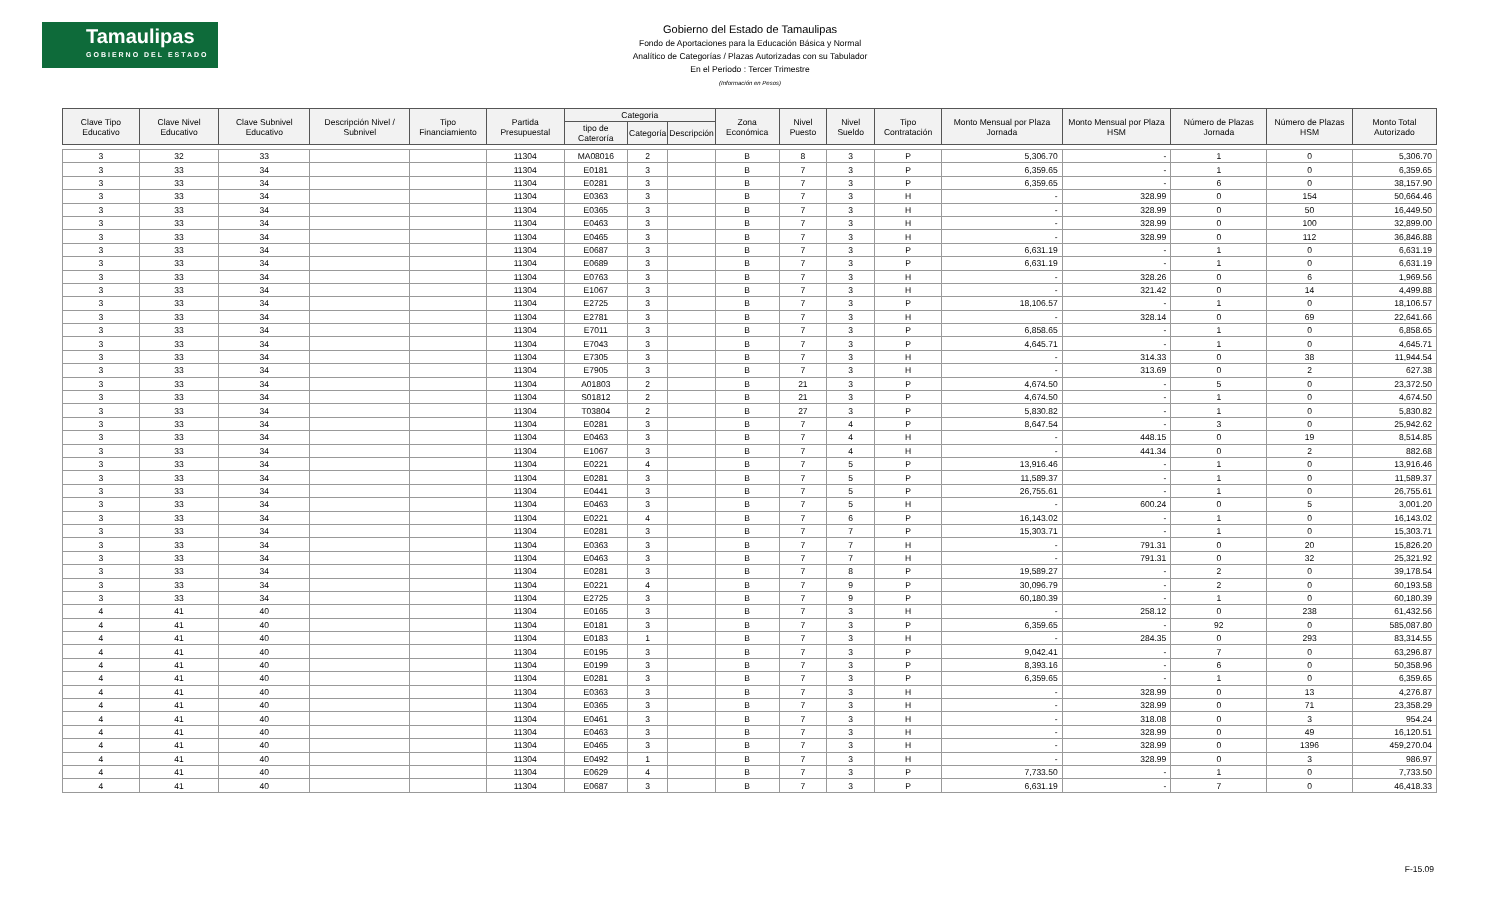Tamaulipas
GOBIERNO DEL ESTADO
Gobierno del Estado de Tamaulipas
Fondo de Aportaciones para la Educación Básica y Normal
Analítico de Categorías / Plazas Autorizadas con su Tabulador
En el Periodo : Tercer Trimestre
(Información en Pesos)
| Clave Tipo Educativo | Clave Nivel Educativo | Clave Subnivel Educativo | Descripción Nivel / Subnivel | Tipo Financiamiento | Partida Presupuestal | Categoria | | | Zona Económica | Nivel Puesto | Nivel Sueldo | Tipo Contratación | Monto Mensual por Plaza Jornada | Monto Mensual por Plaza HSM | Número de Plazas Jornada | Número de Plazas HSM | Monto Total Autorizado |
| --- | --- | --- | --- | --- | --- | --- | --- | --- | --- | --- | --- | --- | --- | --- | --- | --- | --- |
| | | | | | | tipo de Caterоría | Categoría | Descripción | | | | | | | | | |
| 3 | 32 | 33 | | | 11304 | MA08016 | 2 | | B | 8 | 3 | P | 5,306.70 | - | 1 | 0 | 5,306.70 |
| 3 | 33 | 34 | | | 11304 | E0181 | 3 | | B | 7 | 3 | P | 6,359.65 | - | 1 | 0 | 6,359.65 |
| 3 | 33 | 34 | | | 11304 | E0281 | 3 | | B | 7 | 3 | P | 6,359.65 | - | 6 | 0 | 38,157.90 |
| 3 | 33 | 34 | | | 11304 | E0363 | 3 | | B | 7 | 3 | H | - | 328.99 | 0 | 154 | 50,664.46 |
| 3 | 33 | 34 | | | 11304 | E0365 | 3 | | B | 7 | 3 | H | - | 328.99 | 0 | 50 | 16,449.50 |
| 3 | 33 | 34 | | | 11304 | E0463 | 3 | | B | 7 | 3 | H | - | 328.99 | 0 | 100 | 32,899.00 |
| 3 | 33 | 34 | | | 11304 | E0465 | 3 | | B | 7 | 3 | H | - | 328.99 | 0 | 112 | 36,846.88 |
| 3 | 33 | 34 | | | 11304 | E0687 | 3 | | B | 7 | 3 | P | 6,631.19 | - | 1 | 0 | 6,631.19 |
| 3 | 33 | 34 | | | 11304 | E0689 | 3 | | B | 7 | 3 | P | 6,631.19 | - | 1 | 0 | 6,631.19 |
| 3 | 33 | 34 | | | 11304 | E0763 | 3 | | B | 7 | 3 | H | - | 328.26 | 0 | 6 | 1,969.56 |
| 3 | 33 | 34 | | | 11304 | E1067 | 3 | | B | 7 | 3 | H | - | 321.42 | 0 | 14 | 4,499.88 |
| 3 | 33 | 34 | | | 11304 | E2725 | 3 | | B | 7 | 3 | P | 18,106.57 | - | 1 | 0 | 18,106.57 |
| 3 | 33 | 34 | | | 11304 | E2781 | 3 | | B | 7 | 3 | H | - | 328.14 | 0 | 69 | 22,641.66 |
| 3 | 33 | 34 | | | 11304 | E7011 | 3 | | B | 7 | 3 | P | 6,858.65 | - | 1 | 0 | 6,858.65 |
| 3 | 33 | 34 | | | 11304 | E7043 | 3 | | B | 7 | 3 | P | 4,645.71 | - | 1 | 0 | 4,645.71 |
| 3 | 33 | 34 | | | 11304 | E7305 | 3 | | B | 7 | 3 | H | - | 314.33 | 0 | 38 | 11,944.54 |
| 3 | 33 | 34 | | | 11304 | E7905 | 3 | | B | 7 | 3 | H | - | 313.69 | 0 | 2 | 627.38 |
| 3 | 33 | 34 | | | 11304 | A01803 | 2 | | B | 21 | 3 | P | 4,674.50 | - | 5 | 0 | 23,372.50 |
| 3 | 33 | 34 | | | 11304 | S01812 | 2 | | B | 21 | 3 | P | 4,674.50 | - | 1 | 0 | 4,674.50 |
| 3 | 33 | 34 | | | 11304 | T03804 | 2 | | B | 27 | 3 | P | 5,830.82 | - | 1 | 0 | 5,830.82 |
| 3 | 33 | 34 | | | 11304 | E0281 | 3 | | B | 7 | 4 | P | 8,647.54 | - | 3 | 0 | 25,942.62 |
| 3 | 33 | 34 | | | 11304 | E0463 | 3 | | B | 7 | 4 | H | - | 448.15 | 0 | 19 | 8,514.85 |
| 3 | 33 | 34 | | | 11304 | E1067 | 3 | | B | 7 | 4 | H | - | 441.34 | 0 | 2 | 882.68 |
| 3 | 33 | 34 | | | 11304 | E0221 | 4 | | B | 7 | 5 | P | 13,916.46 | - | 1 | 0 | 13,916.46 |
| 3 | 33 | 34 | | | 11304 | E0281 | 3 | | B | 7 | 5 | P | 11,589.37 | - | 1 | 0 | 11,589.37 |
| 3 | 33 | 34 | | | 11304 | E0441 | 3 | | B | 7 | 5 | P | 26,755.61 | - | 1 | 0 | 26,755.61 |
| 3 | 33 | 34 | | | 11304 | E0463 | 3 | | B | 7 | 5 | H | - | 600.24 | 0 | 5 | 3,001.20 |
| 3 | 33 | 34 | | | 11304 | E0221 | 4 | | B | 7 | 6 | P | 16,143.02 | - | 1 | 0 | 16,143.02 |
| 3 | 33 | 34 | | | 11304 | E0281 | 3 | | B | 7 | 7 | P | 15,303.71 | - | 1 | 0 | 15,303.71 |
| 3 | 33 | 34 | | | 11304 | E0363 | 3 | | B | 7 | 7 | H | - | 791.31 | 0 | 20 | 15,826.20 |
| 3 | 33 | 34 | | | 11304 | E0463 | 3 | | B | 7 | 7 | H | - | 791.31 | 0 | 32 | 25,321.92 |
| 3 | 33 | 34 | | | 11304 | E0281 | 3 | | B | 7 | 8 | P | 19,589.27 | - | 2 | 0 | 39,178.54 |
| 3 | 33 | 34 | | | 11304 | E0221 | 4 | | B | 7 | 9 | P | 30,096.79 | - | 2 | 0 | 60,193.58 |
| 3 | 33 | 34 | | | 11304 | E2725 | 3 | | B | 7 | 9 | P | 60,180.39 | - | 1 | 0 | 60,180.39 |
| 4 | 41 | 40 | | | 11304 | E0165 | 3 | | B | 7 | 3 | H | - | 258.12 | 0 | 238 | 61,432.56 |
| 4 | 41 | 40 | | | 11304 | E0181 | 3 | | B | 7 | 3 | P | 6,359.65 | - | 92 | 0 | 585,087.80 |
| 4 | 41 | 40 | | | 11304 | E0183 | 1 | | B | 7 | 3 | H | - | 284.35 | 0 | 293 | 83,314.55 |
| 4 | 41 | 40 | | | 11304 | E0195 | 3 | | B | 7 | 3 | P | 9,042.41 | - | 7 | 0 | 63,296.87 |
| 4 | 41 | 40 | | | 11304 | E0199 | 3 | | B | 7 | 3 | P | 8,393.16 | - | 6 | 0 | 50,358.96 |
| 4 | 41 | 40 | | | 11304 | E0281 | 3 | | B | 7 | 3 | P | 6,359.65 | - | 1 | 0 | 6,359.65 |
| 4 | 41 | 40 | | | 11304 | E0363 | 3 | | B | 7 | 3 | H | - | 328.99 | 0 | 13 | 4,276.87 |
| 4 | 41 | 40 | | | 11304 | E0365 | 3 | | B | 7 | 3 | H | - | 328.99 | 0 | 71 | 23,358.29 |
| 4 | 41 | 40 | | | 11304 | E0461 | 3 | | B | 7 | 3 | H | - | 318.08 | 0 | 3 | 954.24 |
| 4 | 41 | 40 | | | 11304 | E0463 | 3 | | B | 7 | 3 | H | - | 328.99 | 0 | 49 | 16,120.51 |
| 4 | 41 | 40 | | | 11304 | E0465 | 3 | | B | 7 | 3 | H | - | 328.99 | 0 | 1396 | 459,270.04 |
| 4 | 41 | 40 | | | 11304 | E0492 | 1 | | B | 7 | 3 | H | - | 328.99 | 0 | 3 | 986.97 |
| 4 | 41 | 40 | | | 11304 | E0629 | 4 | | B | 7 | 3 | P | 7,733.50 | - | 1 | 0 | 7,733.50 |
| 4 | 41 | 40 | | | 11304 | E0687 | 3 | | B | 7 | 3 | P | 6,631.19 | - | 7 | 0 | 46,418.33 |
F-15.09